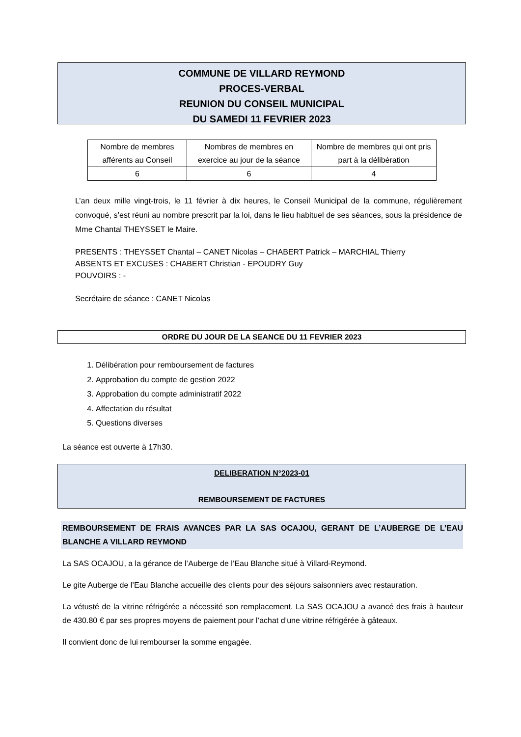COMMUNE DE VILLARD REYMOND
PROCES-VERBAL
REUNION DU CONSEIL MUNICIPAL
DU SAMEDI 11 FEVRIER 2023
| Nombre de membres afférents au Conseil | Nombres de membres en exercice au jour de la séance | Nombre de membres qui ont pris part à la délibération |
| 6 | 6 | 4 |
L’an deux mille vingt-trois, le 11 février à dix heures, le Conseil Municipal de la commune, régulièrement convoqué, s’est réuni au nombre prescrit par la loi, dans le lieu habituel de ses séances, sous la présidence de Mme Chantal THEYSSET le Maire.
PRESENTS : THEYSSET Chantal – CANET Nicolas – CHABERT Patrick – MARCHIAL Thierry
ABSENTS ET EXCUSES : CHABERT Christian - EPOUDRY Guy
POUVOIRS : -
Secrétaire de séance : CANET Nicolas
ORDRE DU JOUR DE LA SEANCE DU 11 FEVRIER 2023
1. Délibération pour remboursement de factures
2. Approbation du compte de gestion 2022
3. Approbation du compte administratif 2022
4. Affectation du résultat
5. Questions diverses
La séance est ouverte à 17h30.
DELIBERATION N°2023-01
REMBOURSEMENT DE FACTURES
REMBOURSEMENT DE FRAIS AVANCES PAR LA SAS OCAJOU, GERANT DE L’AUBERGE DE L’EAU BLANCHE A VILLARD REYMOND
La SAS OCAJOU, a la gérance de l’Auberge de l’Eau Blanche situé à Villard-Reymond.
Le gite Auberge de l’Eau Blanche accueille des clients pour des séjours saisonniers avec restauration.
La vétusté de la vitrine réfrigérée a nécessité son remplacement. La SAS OCAJOU a avancé des frais à hauteur de 430.80 € par ses propres moyens de paiement pour l’achat d’une vitrine réfrigérée à gâteaux.
Il convient donc de lui rembourser la somme engagée.